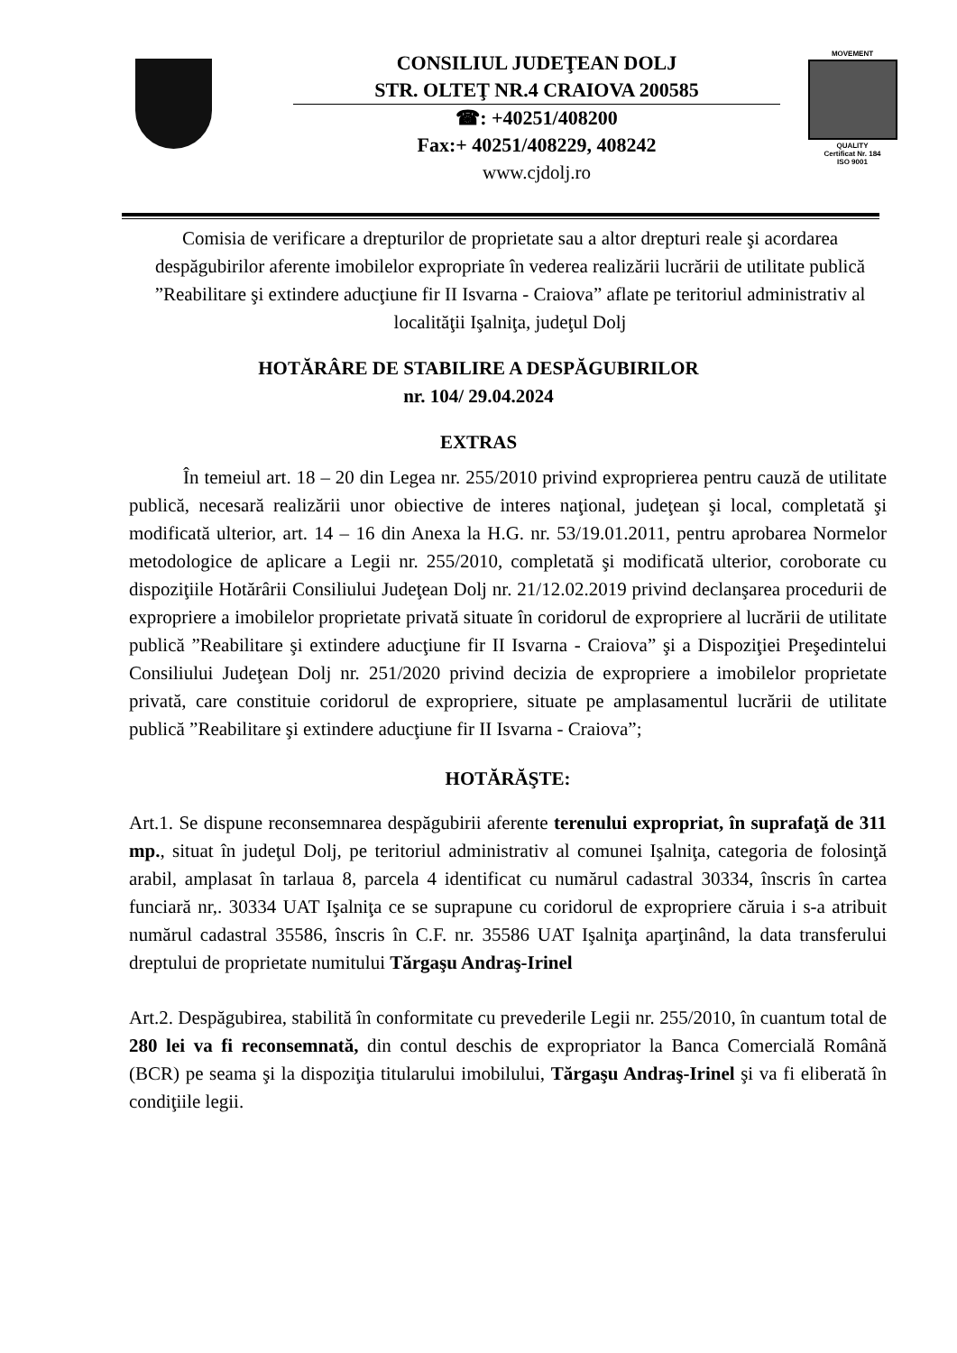CONSILIUL JUDEŢEAN DOLJ
STR. OLTEŢ NR.4 CRAIOVA 200585
☎: +40251/408200
Fax:+ 40251/408229, 408242
www.cjdolj.ro
MOVEMENT
QUALITY
Certificat Nr. 184
ISO 9001
Comisia de verificare a drepturilor de proprietate sau a altor drepturi reale şi acordarea despăgubirilor aferente imobilelor expropriate în vederea realizării lucrării de utilitate publică ”Reabilitare şi extindere aducţiune fir II Isvarna - Craiova” aflate pe teritoriul administrativ al localităţii Işalniţa, judeţul Dolj
HOTĂRÂRE DE STABILIRE A DESPĂGUBIRILOR
nr. 104/ 29.04.2024
EXTRAS
În temeiul art. 18 – 20 din Legea nr. 255/2010 privind exproprierea pentru cauză de utilitate publică, necesară realizării unor obiective de interes naţional, judeţean şi local, completată şi modificată ulterior, art. 14 – 16 din Anexa la H.G. nr. 53/19.01.2011, pentru aprobarea Normelor metodologice de aplicare a Legii nr. 255/2010, completată şi modificată ulterior, coroborate cu dispoziţiile Hotărârii Consiliului Judeţean Dolj nr. 21/12.02.2019 privind declanşarea procedurii de expropriere a imobilelor proprietate privată situate în coridorul de expropriere al lucrării de utilitate publică ”Reabilitare şi extindere aducţiune fir II Isvarna - Craiova” şi a Dispoziţiei Preşedintelui Consiliului Judeţean Dolj nr. 251/2020 privind decizia de expropriere a imobilelor proprietate privată, care constituie coridorul de expropriere, situate pe amplasamentul lucrării de utilitate publică ”Reabilitare şi extindere aducţiune fir II Isvarna - Craiova”;
HOTĂRĂŞTE:
Art.1. Se dispune reconsemnarea despăgubirii aferente terenului expropriat, în suprafaţă de 311 mp., situat în judeţul Dolj, pe teritoriul administrativ al comunei Işalniţa, categoria de folosinţă arabil, amplasat în tarlaua 8, parcela 4 identificat cu numărul cadastral 30334, înscris în cartea funciară nr,. 30334 UAT Işalniţa ce se suprapune cu coridorul de expropriere căruia i s-a atribuit numărul cadastral 35586, înscris în C.F. nr. 35586 UAT Işalniţa aparţinând, la data transferului dreptului de proprietate numitului Tărgaşu Andraş-Irinel
Art.2. Despăgubirea, stabilită în conformitate cu prevederile Legii nr. 255/2010, în cuantum total de 280 lei va fi reconsemnată, din contul deschis de expropriator la Banca Comercială Română (BCR) pe seama şi la dispoziţia titularului imobilului, Tărgaşu Andraş-Irinel şi va fi eliberată în condiţiile legii.